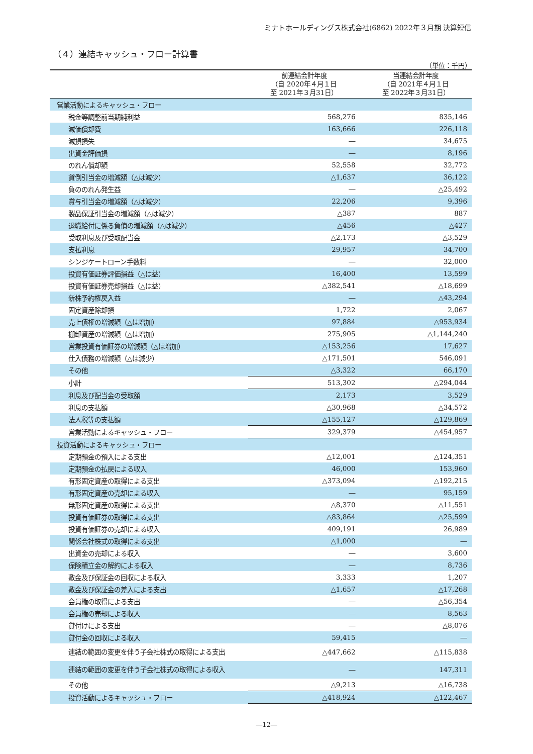ミナトホールディングス株式会社(6862) 2022年３月期 決算短信
（４）連結キャッシュ・フロー計算書
（単位：千円）
| | 前連結会計年度 （自 2020年４月１日 至 2021年３月31日） | 当連結会計年度 （自 2021年４月１日 至 2022年３月31日） |
| --- | --- | --- |
| 営業活動によるキャッシュ・フロー | | |
| 税金等調整前当期純利益 | 568,276 | 835,146 |
| 減価償却費 | 163,666 | 226,118 |
| 減損損失 | ― | 34,675 |
| 出資金評価損 | ― | 8,196 |
| のれん償却額 | 52,558 | 32,772 |
| 貸倒引当金の増減額（△は減少） | △1,637 | 36,122 |
| 負ののれん発生益 | ― | △25,492 |
| 賞与引当金の増減額（△は減少） | 22,206 | 9,396 |
| 製品保証引当金の増減額（△は減少） | △387 | 887 |
| 退職給付に係る負債の増減額（△は減少） | △456 | △427 |
| 受取利息及び受取配当金 | △2,173 | △3,529 |
| 支払利息 | 29,957 | 34,700 |
| シンジケートローン手数料 | ― | 32,000 |
| 投資有価証券評価損益（△は益） | 16,400 | 13,599 |
| 投資有価証券売却損益（△は益） | △382,541 | △18,699 |
| 新株予約権戻入益 | ― | △43,294 |
| 固定資産除却損 | 1,722 | 2,067 |
| 売上債権の増減額（△は増加） | 97,884 | △953,934 |
| 棚卸資産の増減額（△は増加） | 275,905 | △1,144,240 |
| 営業投資有価証券の増減額（△は増加） | △153,256 | 17,627 |
| 仕入債務の増減額（△は減少） | △171,501 | 546,091 |
| その他 | △3,322 | 66,170 |
| 小計 | 513,302 | △294,044 |
| 利息及び配当金の受取額 | 2,173 | 3,529 |
| 利息の支払額 | △30,968 | △34,572 |
| 法人税等の支払額 | △155,127 | △129,869 |
| 営業活動によるキャッシュ・フロー | 329,379 | △454,957 |
| 投資活動によるキャッシュ・フロー | | |
| 定期預金の預入による支出 | △12,001 | △124,351 |
| 定期預金の払戻による収入 | 46,000 | 153,960 |
| 有形固定資産の取得による支出 | △373,094 | △192,215 |
| 有形固定資産の売却による収入 | ― | 95,159 |
| 無形固定資産の取得による支出 | △8,370 | △11,551 |
| 投資有価証券の取得による支出 | △83,864 | △25,599 |
| 投資有価証券の売却による収入 | 409,191 | 26,989 |
| 関係会社株式の取得による支出 | △1,000 | ― |
| 出資金の売却による収入 | ― | 3,600 |
| 保険積立金の解約による収入 | ― | 8,736 |
| 敷金及び保証金の回収による収入 | 3,333 | 1,207 |
| 敷金及び保証金の差入による支出 | △1,657 | △17,268 |
| 会員権の取得による支出 | ― | △56,354 |
| 会員権の売却による収入 | ― | 8,563 |
| 貸付けによる支出 | ― | △8,076 |
| 貸付金の回収による収入 | 59,415 | ― |
| 連結の範囲の変更を伴う子会社株式の取得による支出 | △447,662 | △115,838 |
| 連結の範囲の変更を伴う子会社株式の取得による収入 | ― | 147,311 |
| その他 | △9,213 | △16,738 |
| 投資活動によるキャッシュ・フロー | △418,924 | △122,467 |
―12―